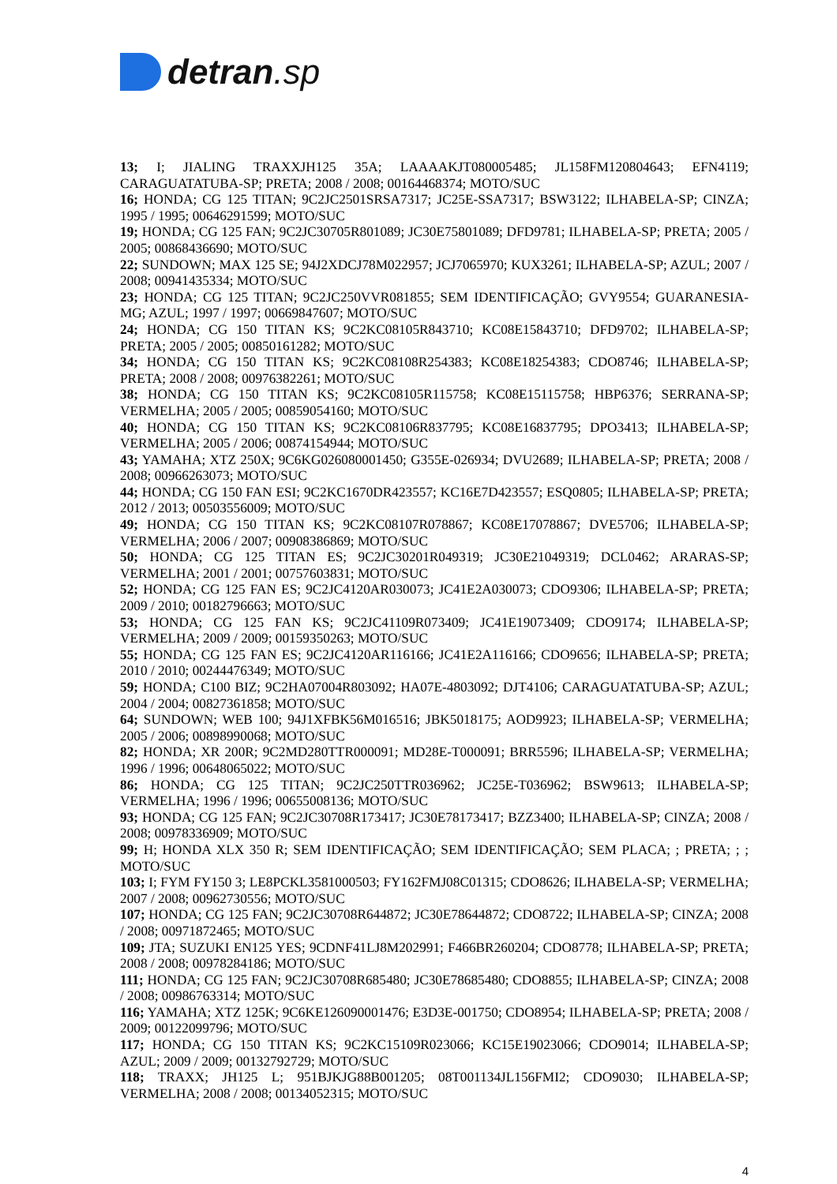detran.sp
13; I; JIALING TRAXXJH125 35A; LAAAAKJT080005485; JL158FM120804643; EFN4119; CARAGUATATUBA-SP; PRETA; 2008 / 2008; 00164468374; MOTO/SUC
16; HONDA; CG 125 TITAN; 9C2JC2501SRSA7317; JC25E-SSA7317; BSW3122; ILHABELA-SP; CINZA; 1995 / 1995; 00646291599; MOTO/SUC
19; HONDA; CG 125 FAN; 9C2JC30705R801089; JC30E75801089; DFD9781; ILHABELA-SP; PRETA; 2005 / 2005; 00868436690; MOTO/SUC
22; SUNDOWN; MAX 125 SE; 94J2XDCJ78M022957; JCJ7065970; KUX3261; ILHABELA-SP; AZUL; 2007 / 2008; 00941435334; MOTO/SUC
23; HONDA; CG 125 TITAN; 9C2JC250VVR081855; SEM IDENTIFICAÇÃO; GVY9554; GUARANESIA-MG; AZUL; 1997 / 1997; 00669847607; MOTO/SUC
24; HONDA; CG 150 TITAN KS; 9C2KC08105R843710; KC08E15843710; DFD9702; ILHABELA-SP; PRETA; 2005 / 2005; 00850161282; MOTO/SUC
34; HONDA; CG 150 TITAN KS; 9C2KC08108R254383; KC08E18254383; CDO8746; ILHABELA-SP; PRETA; 2008 / 2008; 00976382261; MOTO/SUC
38; HONDA; CG 150 TITAN KS; 9C2KC08105R115758; KC08E15115758; HBP6376; SERRANA-SP; VERMELHA; 2005 / 2005; 00859054160; MOTO/SUC
40; HONDA; CG 150 TITAN KS; 9C2KC08106R837795; KC08E16837795; DPO3413; ILHABELA-SP; VERMELHA; 2005 / 2006; 00874154944; MOTO/SUC
43; YAMAHA; XTZ 250X; 9C6KG026080001450; G355E-026934; DVU2689; ILHABELA-SP; PRETA; 2008 / 2008; 00966263073; MOTO/SUC
44; HONDA; CG 150 FAN ESI; 9C2KC1670DR423557; KC16E7D423557; ESQ0805; ILHABELA-SP; PRETA; 2012 / 2013; 00503556009; MOTO/SUC
49; HONDA; CG 150 TITAN KS; 9C2KC08107R078867; KC08E17078867; DVE5706; ILHABELA-SP; VERMELHA; 2006 / 2007; 00908386869; MOTO/SUC
50; HONDA; CG 125 TITAN ES; 9C2JC30201R049319; JC30E21049319; DCL0462; ARARAS-SP; VERMELHA; 2001 / 2001; 00757603831; MOTO/SUC
52; HONDA; CG 125 FAN ES; 9C2JC4120AR030073; JC41E2A030073; CDO9306; ILHABELA-SP; PRETA; 2009 / 2010; 00182796663; MOTO/SUC
53; HONDA; CG 125 FAN KS; 9C2JC41109R073409; JC41E19073409; CDO9174; ILHABELA-SP; VERMELHA; 2009 / 2009; 00159350263; MOTO/SUC
55; HONDA; CG 125 FAN ES; 9C2JC4120AR116166; JC41E2A116166; CDO9656; ILHABELA-SP; PRETA; 2010 / 2010; 00244476349; MOTO/SUC
59; HONDA; C100 BIZ; 9C2HA07004R803092; HA07E-4803092; DJT4106; CARAGUATATUBA-SP; AZUL; 2004 / 2004; 00827361858; MOTO/SUC
64; SUNDOWN; WEB 100; 94J1XFBK56M016516; JBK5018175; AOD9923; ILHABELA-SP; VERMELHA; 2005 / 2006; 00898990068; MOTO/SUC
82; HONDA; XR 200R; 9C2MD280TTR000091; MD28E-T000091; BRR5596; ILHABELA-SP; VERMELHA; 1996 / 1996; 00648065022; MOTO/SUC
86; HONDA; CG 125 TITAN; 9C2JC250TTR036962; JC25E-T036962; BSW9613; ILHABELA-SP; VERMELHA; 1996 / 1996; 00655008136; MOTO/SUC
93; HONDA; CG 125 FAN; 9C2JC30708R173417; JC30E78173417; BZZ3400; ILHABELA-SP; CINZA; 2008 / 2008; 00978336909; MOTO/SUC
99; H; HONDA XLX 350 R; SEM IDENTIFICAÇÃO; SEM IDENTIFICAÇÃO; SEM PLACA; ; PRETA; ; ; MOTO/SUC
103; I; FYM FY150 3; LE8PCKL3581000503; FY162FMJ08C01315; CDO8626; ILHABELA-SP; VERMELHA; 2007 / 2008; 00962730556; MOTO/SUC
107; HONDA; CG 125 FAN; 9C2JC30708R644872; JC30E78644872; CDO8722; ILHABELA-SP; CINZA; 2008 / 2008; 00971872465; MOTO/SUC
109; JTA; SUZUKI EN125 YES; 9CDNF41LJ8M202991; F466BR260204; CDO8778; ILHABELA-SP; PRETA; 2008 / 2008; 00978284186; MOTO/SUC
111; HONDA; CG 125 FAN; 9C2JC30708R685480; JC30E78685480; CDO8855; ILHABELA-SP; CINZA; 2008 / 2008; 00986763314; MOTO/SUC
116; YAMAHA; XTZ 125K; 9C6KE126090001476; E3D3E-001750; CDO8954; ILHABELA-SP; PRETA; 2008 / 2009; 00122099796; MOTO/SUC
117; HONDA; CG 150 TITAN KS; 9C2KC15109R023066; KC15E19023066; CDO9014; ILHABELA-SP; AZUL; 2009 / 2009; 00132792729; MOTO/SUC
118; TRAXX; JH125 L; 951BJKJG88B001205; 08T001134JL156FMI2; CDO9030; ILHABELA-SP; VERMELHA; 2008 / 2008; 00134052315; MOTO/SUC
4